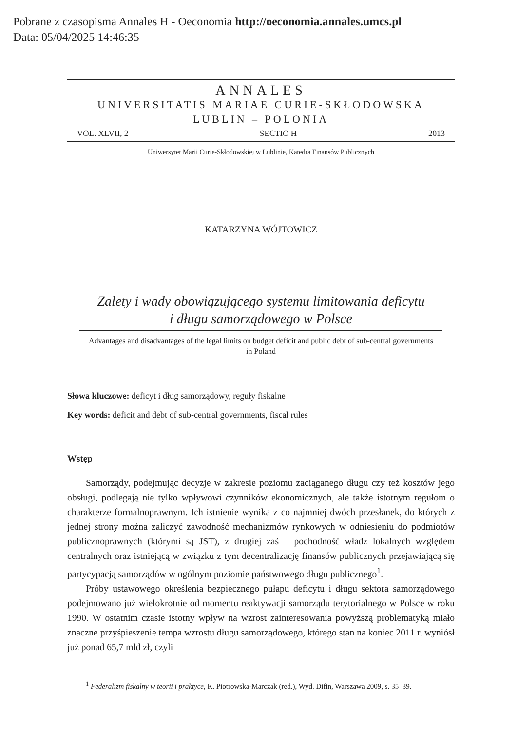Pobrane z czasopisma Annales H - Oeconomia http://oeconomia.annales.umcs.pl
Data: 05/04/2025 14:46:35
ANNALES
UNIVERSITATIS MARIAE CURIE-SKŁODOWSKA
LUBLIN – POLONIA
VOL. XLVII, 2 SECTIO H 2013
Uniwersytet Marii Curie-Skłodowskiej w Lublinie, Katedra Finansów Publicznych
KATARZYNA WÓJTOWICZ
Zalety i wady obowiązującego systemu limitowania deficytu
i długu samorządowego w Polsce
Advantages and disadvantages of the legal limits on budget deficit and public debt of sub-central governments in Poland
Słowa kluczowe: deficyt i dług samorządowy, reguły fiskalne
Key words: deficit and debt of sub-central governments, fiscal rules
Wstęp
Samorządy, podejmując decyzje w zakresie poziomu zaciąganego długu czy też kosztów jego obsługi, podlegają nie tylko wpływowi czynników ekonomicznych, ale także istotnym regułom o charakterze formalnoprawnym. Ich istnienie wynika z co najmniej dwóch przesłanek, do których z jednej strony można zaliczyć zawodność mechanizmów rynkowych w odniesieniu do podmiotów publicznoprawnych (którymi są JST), z drugiej zaś – pochodność władz lokalnych względem centralnych oraz istniejącą w związku z tym decentralizację finansów publicznych przejawiającą się partycypacją samorządów w ogólnym poziomie państwowego długu publicznego<sup>1</sup>.
Próby ustawowego określenia bezpiecznego pułapu deficytu i długu sektora samorządowego podejmowano już wielokrotnie od momentu reaktywacji samorządu terytorialnego w Polsce w roku 1990. W ostatnim czasie istotny wpływ na wzrost zainteresowania powyższą problematyką miało znaczne przyśpieszenie tempa wzrostu długu samorządowego, którego stan na koniec 2011 r. wyniósł już ponad 65,7 mld zł, czyli
<sup>1</sup> Federalizm fiskalny w teorii i praktyce, K. Piotrowska-Marczak (red.), Wyd. Difin, Warszawa 2009, s. 35–39.